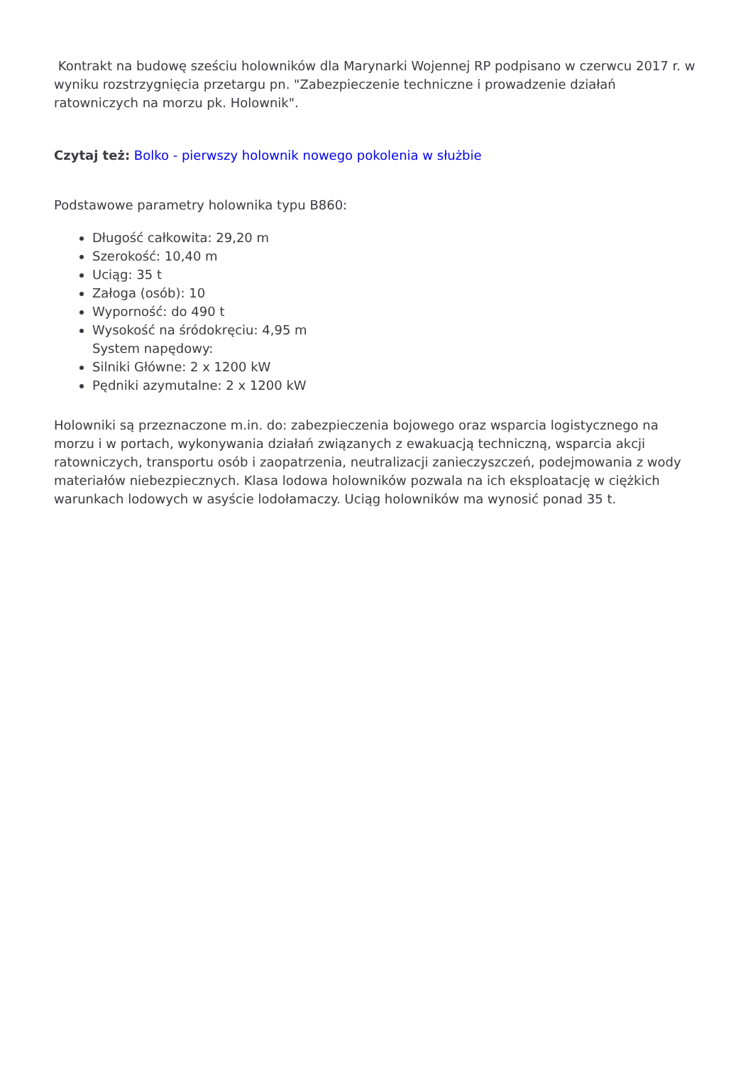Kontrakt na budowę sześciu holowników dla Marynarki Wojennej RP podpisano w czerwcu 2017 r. w wyniku rozstrzygnięcia przetargu pn. "Zabezpieczenie techniczne i prowadzenie działań ratowniczych na morzu pk. Holownik".
Czytaj też: Bolko - pierwszy holownik nowego pokolenia w służbie
Podstawowe parametry holownika typu B860:
Długość całkowita: 29,20 m
Szerokość: 10,40 m
Uciąg: 35 t
Załoga (osób): 10
Wyporność: do 490 t
Wysokość na śródokręciu: 4,95 m
System napędowy:
Silniki Główne: 2 x 1200 kW
Pędniki azymutalne: 2 x 1200 kW
Holowniki są przeznaczone m.in. do: zabezpieczenia bojowego oraz wsparcia logistycznego na morzu i w portach, wykonywania działań związanych z ewakuacją techniczną, wsparcia akcji ratowniczych, transportu osób i zaopatrzenia, neutralizacji zanieczyszczeń, podejmowania z wody materiałów niebezpiecznych. Klasa lodowa holowników pozwala na ich eksploatację w ciężkich warunkach lodowych w asyście lodołamaczy. Uciąg holowników ma wynosić ponad 35 t.